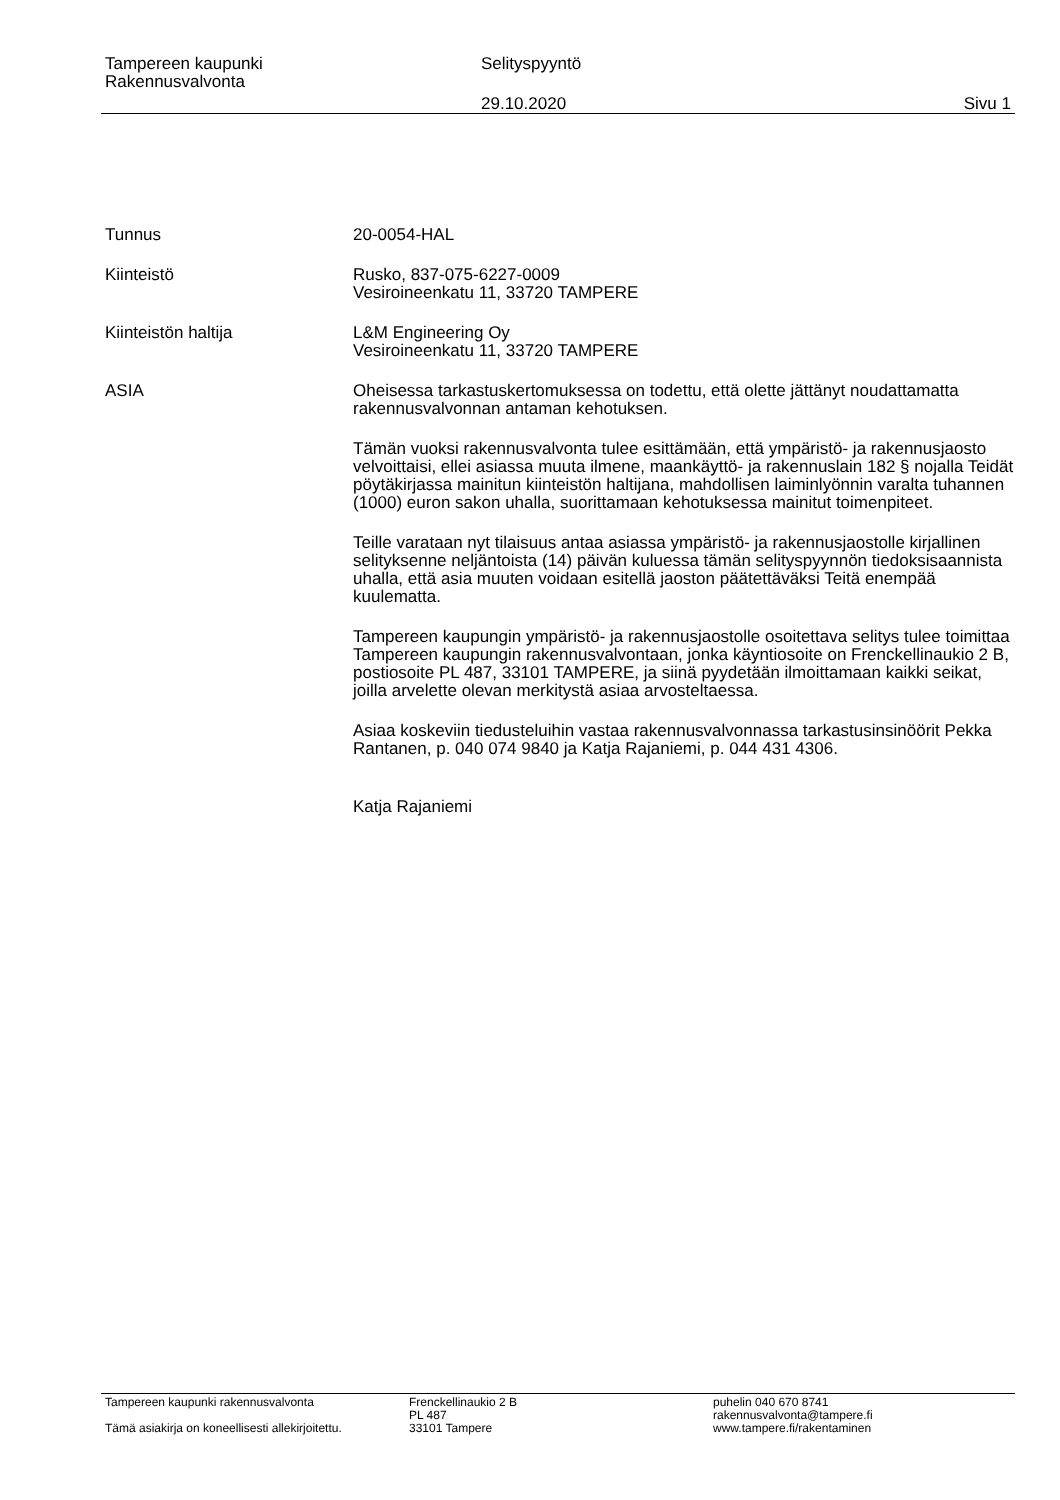Tampereen kaupunki
Rakennusvalvonta
Selityspyyntö
29.10.2020 Sivu 1
Tunnus 20-0054-HAL
Kiinteistö Rusko, 837-075-6227-0009
Vesiroineenkatu 11, 33720 TAMPERE
Kiinteistön haltija L&M Engineering Oy
Vesiroineenkatu 11, 33720 TAMPERE
ASIA Oheisessa tarkastuskertomuksessa on todettu, että olette jättänyt noudattamatta rakennusvalvonnan antaman kehotuksen.
Tämän vuoksi rakennusvalvonta tulee esittämään, että ympäristö- ja rakennusjaosto velvoittaisi, ellei asiassa muuta ilmene, maankäyttö- ja rakennuslain 182 § nojalla Teidät pöytäkirjassa mainitun kiinteistön haltijana, mahdollisen laiminlyönnin varalta tuhannen (1000) euron sakon uhalla, suorittamaan kehotuksessa mainitut toimenpiteet.
Teille varataan nyt tilaisuus antaa asiassa ympäristö- ja rakennusjaostolle kirjallinen selityksenne neljäntoista (14) päivän kuluessa tämän selityspyynnön tiedoksisaannista uhalla, että asia muuten voidaan esitellä jaoston päätettäväksi Teitä enempää kuulematta.
Tampereen kaupungin ympäristö- ja rakennusjaostolle osoitettava selitys tulee toimittaa Tampereen kaupungin rakennusvalvontaan, jonka käyntiosoite on Frenckellinaukio 2 B, postiosoite PL 487, 33101 TAMPERE, ja siinä pyydetään ilmoittamaan kaikki seikat, joilla arvelette olevan merkitystä asiaa arvosteltaessa.
Asiaa koskeviin tiedusteluihin vastaa rakennusvalvonnassa tarkastusinsinöörit Pekka Rantanen, p. 040 074 9840 ja Katja Rajaniemi, p. 044 431 4306.
Katja Rajaniemi
Tampereen kaupunki rakennusvalvonta
Tämä asiakirja on koneellisesti allekirjoitettu.
Frenckellinaukio 2 B
PL 487
33101 Tampere
puhelin 040 670 8741
rakennusvalvonta@tampere.fi
www.tampere.fi/rakentaminen